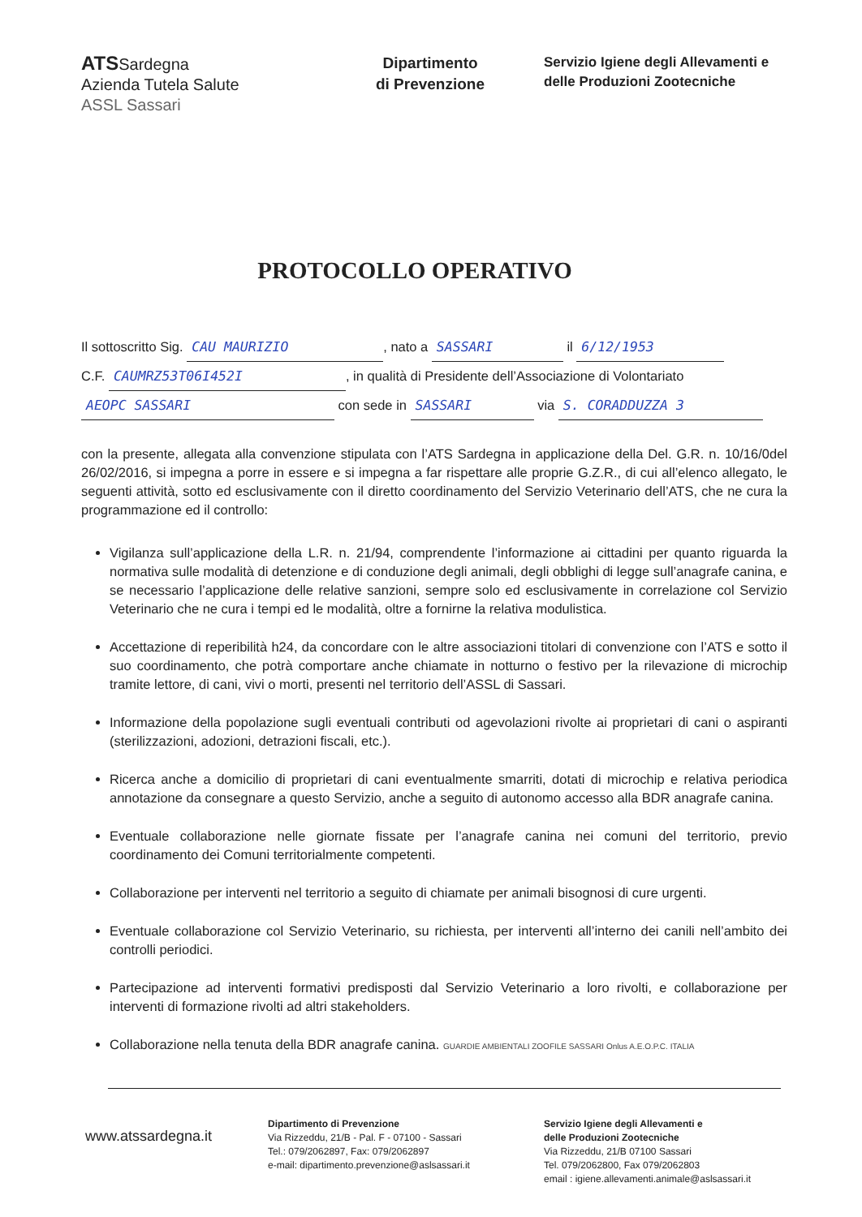ATSSardegna
Azienda Tutela Salute
ASSL Sassari
Dipartimento
di Prevenzione
Servizio Igiene degli Allevamenti e
delle Produzioni Zootecniche
PROTOCOLLO OPERATIVO
Il sottoscritto Sig. CAU MAURIZIO, nato a SASSARI il 6/12/1953
C.F. CAUMRZ53T06I452I, in qualità di Presidente dell’Associazione di Volontariato
AEOPC SASSARI con sede in SASSARI via S. CORADDUZZA 3
con la presente, allegata alla convenzione stipulata con l’ATS Sardegna in applicazione della Del. G.R. n. 10/16/0del 26/02/2016, si impegna a porre in essere e si impegna a far rispettare alle proprie G.Z.R., di cui all’elenco allegato, le seguenti attività, sotto ed esclusivamente con il diretto coordinamento del Servizio Veterinario dell’ATS, che ne cura la programmazione ed il controllo:
Vigilanza sull’applicazione della L.R. n. 21/94, comprendente l’informazione ai cittadini per quanto riguarda la normativa sulle modalità di detenzione e di conduzione degli animali, degli obblighi di legge sull’anagrafe canina, e se necessario l’applicazione delle relative sanzioni, sempre solo ed esclusivamente in correlazione col Servizio Veterinario che ne cura i tempi ed le modalità, oltre a fornirne la relativa modulistica.
Accettazione di reperibilità h24, da concordare con le altre associazioni titolari di convenzione con l’ATS e sotto il suo coordinamento, che potrà comportare anche chiamate in notturno o festivo per la rilevazione di microchip tramite lettore, di cani, vivi o morti, presenti nel territorio dell’ASSL di Sassari.
Informazione della popolazione sugli eventuali contributi od agevolazioni rivolte ai proprietari di cani o aspiranti (sterilizzazioni, adozioni, detrazioni fiscali, etc.).
Ricerca anche a domicilio di proprietari di cani eventualmente smarriti, dotati di microchip e relativa periodica annotazione da consegnare a questo Servizio, anche a seguito di autonomo accesso alla BDR anagrafe canina.
Eventuale collaborazione nelle giornate fissate per l’anagrafe canina nei comuni del territorio, previo coordinamento dei Comuni territorialmente competenti.
Collaborazione per interventi nel territorio a seguito di chiamate per animali bisognosi di cure urgenti.
Eventuale collaborazione col Servizio Veterinario, su richiesta, per interventi all’interno dei canili nell’ambito dei controlli periodici.
Partecipazione ad interventi formativi predisposti dal Servizio Veterinario a loro rivolti, e collaborazione per interventi di formazione rivolti ad altri stakeholders.
Collaborazione nella tenuta della BDR anagrafe canina. GUARDIE AMBIENTALI ZOOFILE SASSARI Onlus A.E.O.P.C. ITALIA
www.atssardegna.it
Dipartimento di Prevenzione
Via Rizzeddu, 21/B - Pal. F - 07100 - Sassari
Tel.: 079/2062897, Fax: 079/2062897
e-mail: dipartimento.prevenzione@aslsassari.it
Servizio Igiene degli Allevamenti e
delle Produzioni Zootecniche
Via Rizzeddu, 21/B 07100 Sassari
Tel. 079/2062800, Fax 079/2062803
email : igiene.allevamenti.animale@aslsassari.it